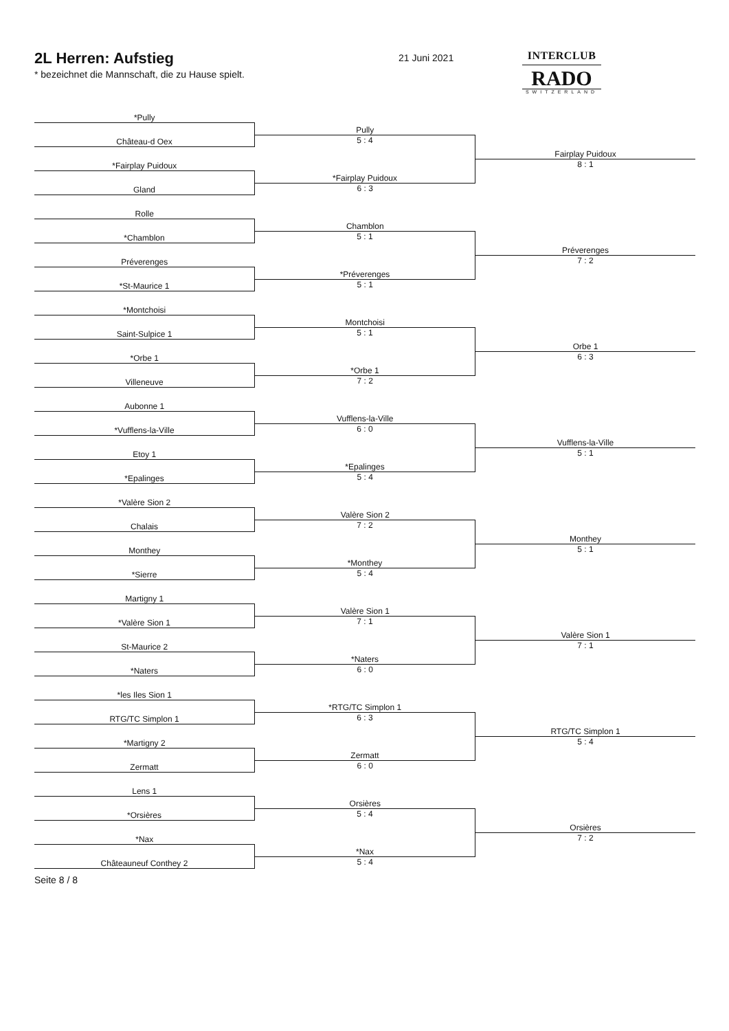2L Herren: Aufstieg
* bezeichnet die Mannschaft, die zu Hause spielt.
21 Juni 2021
INTERCLUB
RADO
SWITZERLAND
| *Pully | | |
| | Pully | |
| Château-d Oex | 5 : 4 | |
| | | Fairplay Puidoux |
| *Fairplay Puidoux | | 8 : 1 |
| | *Fairplay Puidoux | |
| Gland | 6 : 3 | |
| Rolle | | |
| | Chamblon | |
| *Chamblon | 5 : 1 | |
| | | Préverenges |
| Préverenges | | 7 : 2 |
| | *Préverenges | |
| *St-Maurice 1 | 5 : 1 | |
| *Montchoisi | | |
| | Montchoisi | |
| Saint-Sulpice 1 | 5 : 1 | |
| | | Orbe 1 |
| *Orbe 1 | | 6 : 3 |
| | *Orbe 1 | |
| Villeneuve | 7 : 2 | |
| Aubonne 1 | | |
| | Vufflens-la-Ville | |
| *Vufflens-la-Ville | 6 : 0 | |
| | | Vufflens-la-Ville |
| Etoy 1 | | 5 : 1 |
| | *Epalinges | |
| *Epalinges | 5 : 4 | |
| *Valère Sion 2 | | |
| | Valère Sion 2 | |
| Chalais | 7 : 2 | |
| | | Monthey |
| Monthey | | 5 : 1 |
| | *Monthey | |
| *Sierre | 5 : 4 | |
| Martigny 1 | | |
| | Valère Sion 1 | |
| *Valère Sion 1 | 7 : 1 | |
| | | Valère Sion 1 |
| St-Maurice 2 | | 7 : 1 |
| | *Naters | |
| *Naters | 6 : 0 | |
| *les Iles Sion 1 | | |
| | *RTG/TC Simplon 1 | |
| RTG/TC Simplon 1 | 6 : 3 | |
| | | RTG/TC Simplon 1 |
| *Martigny 2 | | 5 : 4 |
| | Zermatt | |
| Zermatt | 6 : 0 | |
| Lens 1 | | |
| | Orsières | |
| *Orsières | 5 : 4 | |
| | | Orsières |
| *Nax | | 7 : 2 |
| | *Nax | |
| Châteauneuf Conthey 2 | 5 : 4 | |
Seite 8 / 8